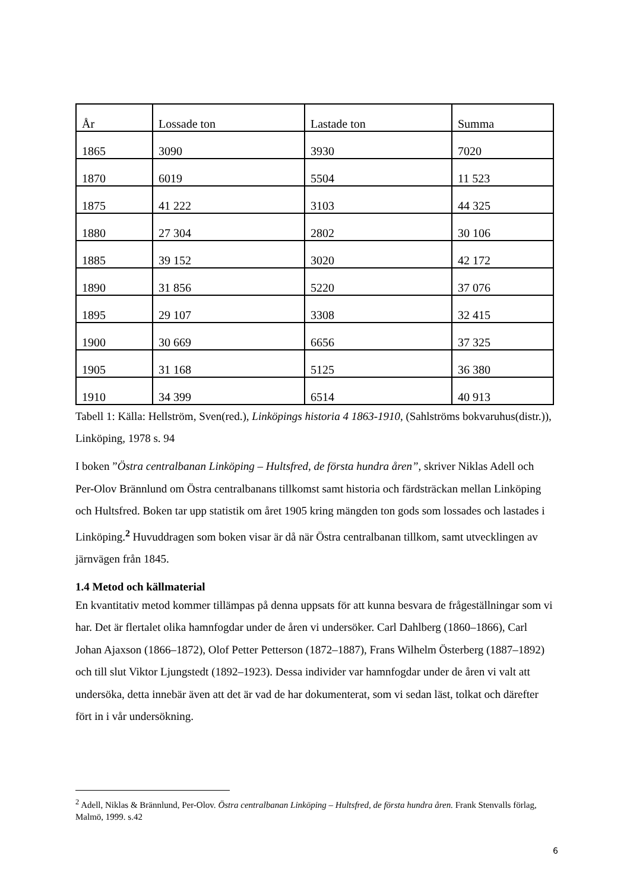| År | Lossade ton | Lastade ton | Summa |
| --- | --- | --- | --- |
| 1865 | 3090 | 3930 | 7020 |
| 1870 | 6019 | 5504 | 11 523 |
| 1875 | 41 222 | 3103 | 44 325 |
| 1880 | 27 304 | 2802 | 30 106 |
| 1885 | 39 152 | 3020 | 42 172 |
| 1890 | 31 856 | 5220 | 37 076 |
| 1895 | 29 107 | 3308 | 32 415 |
| 1900 | 30 669 | 6656 | 37 325 |
| 1905 | 31 168 | 5125 | 36 380 |
| 1910 | 34 399 | 6514 | 40 913 |
Tabell 1: Källa: Hellström, Sven(red.), Linköpings historia 4 1863-1910, (Sahlströms bokvaruhus(distr.)), Linköping, 1978 s. 94
I boken ”Östra centralbanan Linköping – Hultsfred, de första hundra åren”, skriver Niklas Adell och Per-Olov Brännlund om Östra centralbanans tillkomst samt historia och färdsträckan mellan Linköping och Hultsfred. Boken tar upp statistik om året 1905 kring mängden ton gods som lossades och lastades i Linköping.<sup>2</sup> Huvuddragen som boken visar är då när Östra centralbanan tillkom, samt utvecklingen av järnvägen från 1845.
1.4 Metod och källmaterial
En kvantitativ metod kommer tillämpas på denna uppsats för att kunna besvara de frågeställningar som vi har. Det är flertalet olika hamnfogdar under de åren vi undersöker. Carl Dahlberg (1860–1866), Carl Johan Ajaxson (1866–1872), Olof Petter Petterson (1872–1887), Frans Wilhelm Österberg (1887–1892) och till slut Viktor Ljungstedt (1892–1923). Dessa individer var hamnfogdar under de åren vi valt att undersöka, detta innebär även att det är vad de har dokumenterat, som vi sedan läst, tolkat och därefter fört in i vår undersökning.
<sup>2</sup> Adell, Niklas & Brännlund, Per-Olov. Östra centralbanan Linköping – Hultsfred, de första hundra åren. Frank Stenvalls förlag, Malmö, 1999. s.42
6